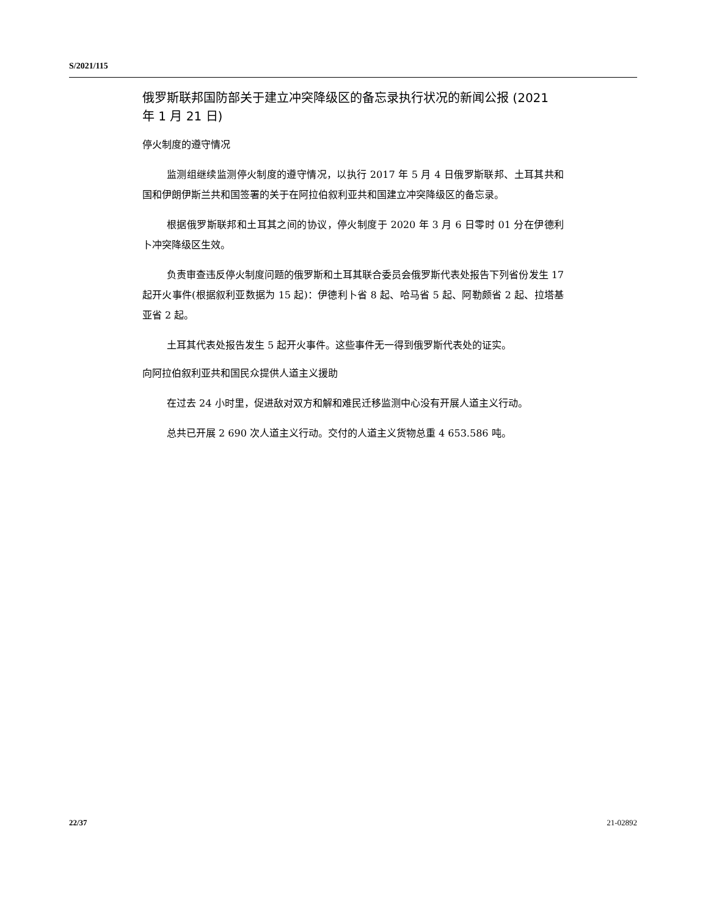S/2021/115
俄罗斯联邦国防部关于建立冲突降级区的备忘录执行状况的新闻公报 (2021 年 1 月 21 日)
停火制度的遵守情况
监测组继续监测停火制度的遵守情况，以执行 2017 年 5 月 4 日俄罗斯联邦、土耳其共和国和伊朗伊斯兰共和国签署的关于在阿拉伯叙利亚共和国建立冲突降级区的备忘录。
根据俄罗斯联邦和土耳其之间的协议，停火制度于 2020 年 3 月 6 日零时 01 分在伊德利卜冲突降级区生效。
负责审查违反停火制度问题的俄罗斯和土耳其联合委员会俄罗斯代表处报告下列省份发生 17 起开火事件(根据叙利亚数据为 15 起)：伊德利卜省 8 起、哈马省 5 起、阿勒颇省 2 起、拉塔基亚省 2 起。
土耳其代表处报告发生 5 起开火事件。这些事件无一得到俄罗斯代表处的证实。
向阿拉伯叙利亚共和国民众提供人道主义援助
在过去 24 小时里，促进敌对双方和解和难民迁移监测中心没有开展人道主义行动。
总共已开展 2 690 次人道主义行动。交付的人道主义货物总重 4 653.586 吨。
22/37 21-02892